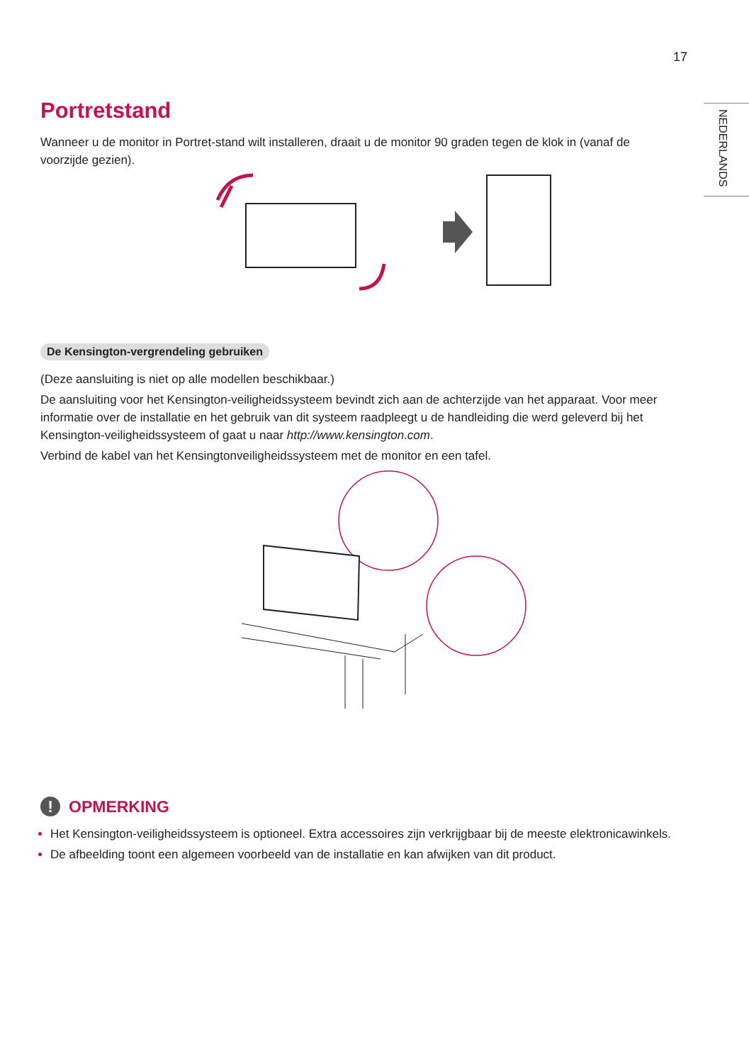17
NEDERLANDS
Portretstand
Wanneer u de monitor in Portret-stand wilt installeren, draait u de monitor 90 graden tegen de klok in (vanaf de voorzijde gezien).
De Kensington-vergrendeling gebruiken
(Deze aansluiting is niet op alle modellen beschikbaar.)
De aansluiting voor het Kensington-veiligheidssysteem bevindt zich aan de achterzijde van het apparaat. Voor meer informatie over de installatie en het gebruik van dit systeem raadpleegt u de handleiding die werd geleverd bij het Kensington-veiligheidssysteem of gaat u naar http://www.kensington.com.
Verbind de kabel van het Kensingtonveiligheidssysteem met de monitor en een tafel.
! OPMERKING
Het Kensington-veiligheidssysteem is optioneel. Extra accessoires zijn verkrijgbaar bij de meeste elektronicawinkels.
De afbeelding toont een algemeen voorbeeld van de installatie en kan afwijken van dit product.